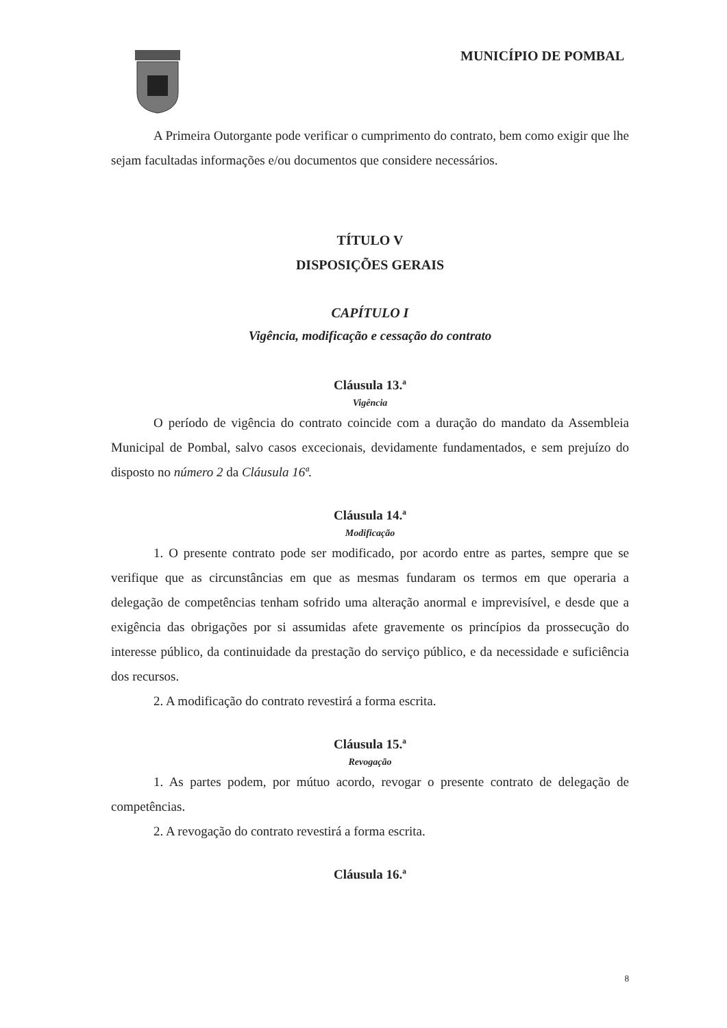MUNICÍPIO DE POMBAL
A Primeira Outorgante pode verificar o cumprimento do contrato, bem como exigir que lhe sejam facultadas informações e/ou documentos que considere necessários.
TÍTULO V
DISPOSIÇÕES GERAIS
CAPÍTULO I
Vigência, modificação e cessação do contrato
Cláusula 13.ª
Vigência
O período de vigência do contrato coincide com a duração do mandato da Assembleia Municipal de Pombal, salvo casos excecionais, devidamente fundamentados, e sem prejuízo do disposto no número 2 da Cláusula 16ª.
Cláusula 14.ª
Modificação
1. O presente contrato pode ser modificado, por acordo entre as partes, sempre que se verifique que as circunstâncias em que as mesmas fundaram os termos em que operaria a delegação de competências tenham sofrido uma alteração anormal e imprevisível, e desde que a exigência das obrigações por si assumidas afete gravemente os princípios da prossecução do interesse público, da continuidade da prestação do serviço público, e da necessidade e suficiência dos recursos.
2. A modificação do contrato revestirá a forma escrita.
Cláusula 15.ª
Revogação
1. As partes podem, por mútuo acordo, revogar o presente contrato de delegação de competências.
2. A revogação do contrato revestirá a forma escrita.
Cláusula 16.ª
8